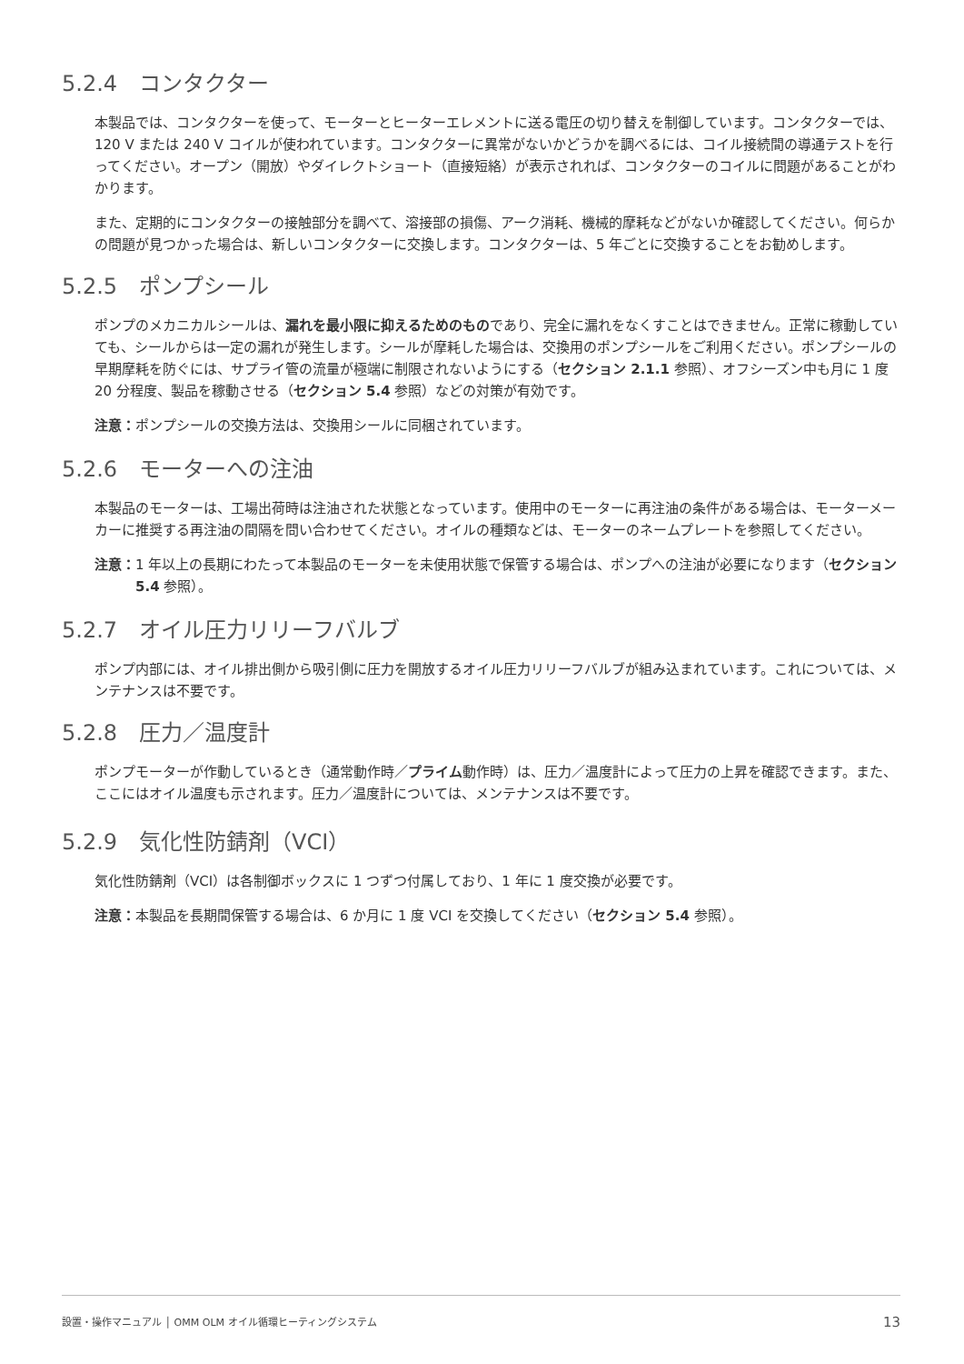5.2.4　コンタクター
本製品では、コンタクターを使って、モーターとヒーターエレメントに送る電圧の切り替えを制御しています。コンタクターでは、120 V または 240 V コイルが使われています。コンタクターに異常がないかどうかを調べるには、コイル接続間の導通テストを行ってください。オープン（開放）やダイレクトショート（直接短絡）が表示されれば、コンタクターのコイルに問題があることがわかります。
また、定期的にコンタクターの接触部分を調べて、溶接部の損傷、アーク消耗、機械的摩耗などがないか確認してください。何らかの問題が見つかった場合は、新しいコンタクターに交換します。コンタクターは、5 年ごとに交換することをお勧めします。
5.2.5　ポンプシール
ポンプのメカニカルシールは、漏れを最小限に抑えるためのものであり、完全に漏れをなくすことはできません。正常に稼動していても、シールからは一定の漏れが発生します。シールが摩耗した場合は、交換用のポンプシールをご利用ください。ポンプシールの早期摩耗を防ぐには、サプライ管の流量が極端に制限されないようにする（セクション 2.1.1 参照）、オフシーズン中も月に 1 度 20 分程度、製品を稼動させる（セクション 5.4 参照）などの対策が有効です。
注意： ポンプシールの交換方法は、交換用シールに同梱されています。
5.2.6　モーターへの注油
本製品のモーターは、工場出荷時は注油された状態となっています。使用中のモーターに再注油の条件がある場合は、モーターメーカーに推奨する再注油の間隔を問い合わせてください。オイルの種類などは、モーターのネームプレートを参照してください。
注意： 1 年以上の長期にわたって本製品のモーターを未使用状態で保管する場合は、ポンプへの注油が必要になります（セクション 5.4 参照）。
5.2.7　オイル圧力リリーフバルブ
ポンプ内部には、オイル排出側から吸引側に圧力を開放するオイル圧力リリーフバルブが組み込まれています。これについては、メンテナンスは不要です。
5.2.8　圧力／温度計
ポンプモーターが作動しているとき（通常動作時／プライム動作時）は、圧力／温度計によって圧力の上昇を確認できます。また、ここにはオイル温度も示されます。圧力／温度計については、メンテナンスは不要です。
5.2.9　気化性防錆剤（VCI）
気化性防錆剤（VCI）は各制御ボックスに 1 つずつ付属しており、1 年に 1 度交換が必要です。
注意： 本製品を長期間保管する場合は、6 か月に 1 度 VCI を交換してください（セクション 5.4 参照）。
設置・操作マニュアル │ OMM OLM オイル循環ヒーティングシステム 13